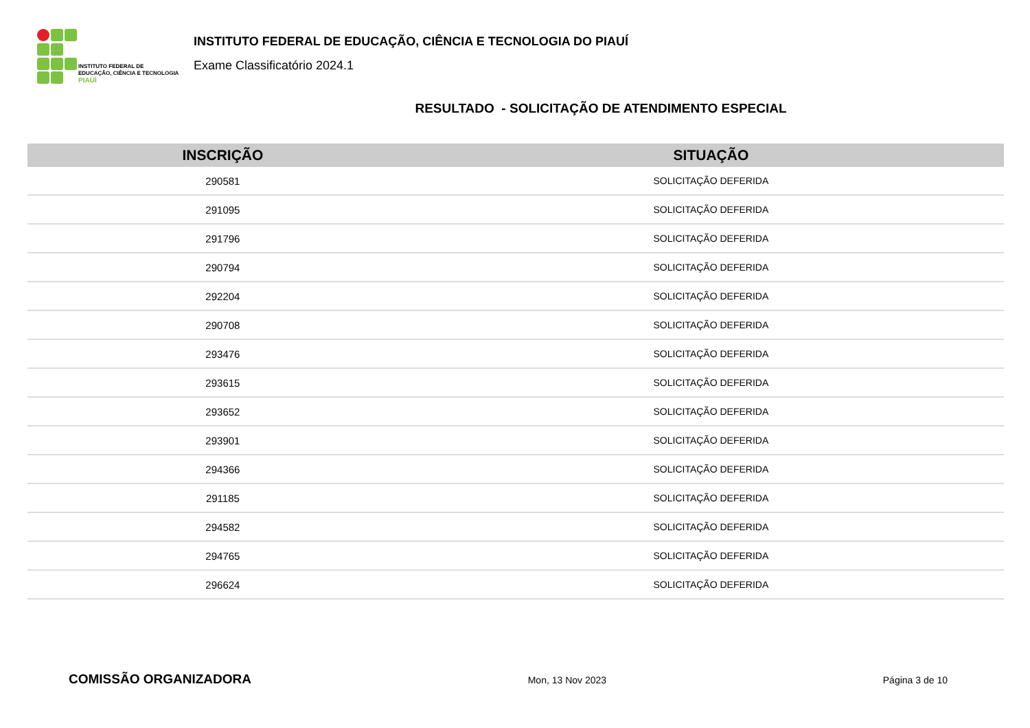INSTITUTO FEDERAL DE
EDUCAÇÃO, CIÊNCIA E TECNOLOGIA
PIAUÍ
INSTITUTO FEDERAL DE EDUCAÇÃO, CIÊNCIA E TECNOLOGIA DO PIAUÍ
Exame Classificatório 2024.1
RESULTADO - SOLICITAÇÃO DE ATENDIMENTO ESPECIAL
| INSCRIÇÃO | SITUAÇÃO |
| --- | --- |
| 290581 | SOLICITAÇÃO DEFERIDA |
| 291095 | SOLICITAÇÃO DEFERIDA |
| 291796 | SOLICITAÇÃO DEFERIDA |
| 290794 | SOLICITAÇÃO DEFERIDA |
| 292204 | SOLICITAÇÃO DEFERIDA |
| 290708 | SOLICITAÇÃO DEFERIDA |
| 293476 | SOLICITAÇÃO DEFERIDA |
| 293615 | SOLICITAÇÃO DEFERIDA |
| 293652 | SOLICITAÇÃO DEFERIDA |
| 293901 | SOLICITAÇÃO DEFERIDA |
| 294366 | SOLICITAÇÃO DEFERIDA |
| 291185 | SOLICITAÇÃO DEFERIDA |
| 294582 | SOLICITAÇÃO DEFERIDA |
| 294765 | SOLICITAÇÃO DEFERIDA |
| 296624 | SOLICITAÇÃO DEFERIDA |
COMISSÃO ORGANIZADORA Mon, 13 Nov 2023 Página 3 de 10